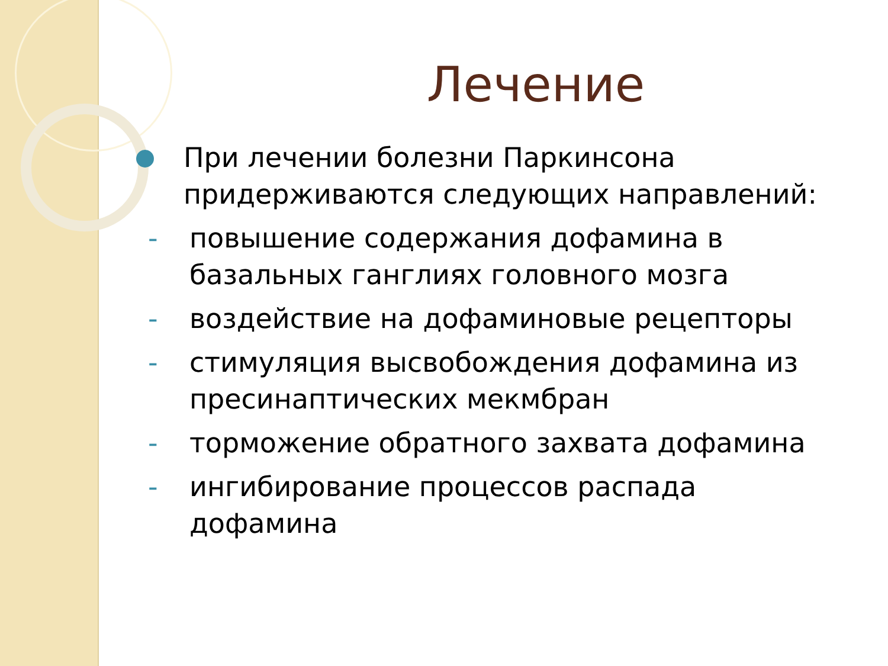Лечение
При лечении болезни Паркинсона придерживаются следующих направлений:
- повышение содержания дофамина в базальных ганглиях головного мозга
- воздействие на дофаминовые рецепторы
- стимуляция высвобождения дофамина из пресинаптических мекмбран
- торможение обратного захвата дофамина
- ингибирование процессов распада дофамина